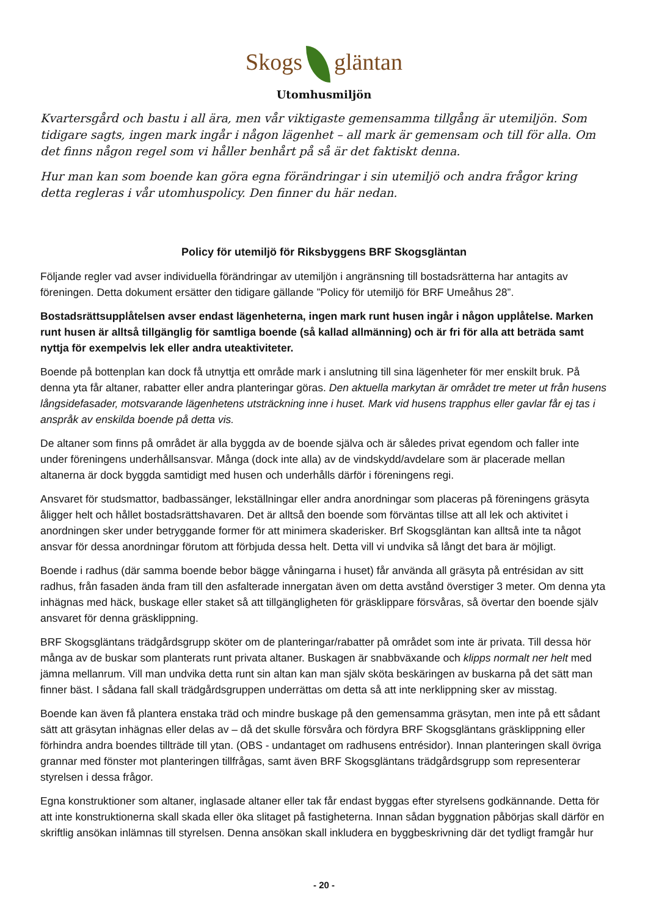Skogs gläntan
Utomhusmiljön
Kvartersgård och bastu i all ära, men vår viktigaste gemensamma tillgång är utemiljön. Som tidigare sagts, ingen mark ingår i någon lägenhet – all mark är gemensam och till för alla. Om det finns någon regel som vi håller benhårt på så är det faktiskt denna.
Hur man kan som boende kan göra egna förändringar i sin utemiljö och andra frågor kring detta regleras i vår utomhuspolicy. Den finner du här nedan.
Policy för utemiljö för Riksbyggens BRF Skogsgläntan
Följande regler vad avser individuella förändringar av utemiljön i angränsning till bostadsrätterna har antagits av föreningen. Detta dokument ersätter den tidigare gällande ”Policy för utemiljö för BRF Umeåhus 28”.
Bostadsrättsupplåtelsen avser endast lägenheterna, ingen mark runt husen ingår i någon upplåtelse. Marken runt husen är alltså tillgänglig för samtliga boende (så kallad allmänning) och är fri för alla att beträda samt nyttja för exempelvis lek eller andra uteaktiviteter.
Boende på bottenplan kan dock få utnyttja ett område mark i anslutning till sina lägenheter för mer enskilt bruk. På denna yta får altaner, rabatter eller andra planteringar göras. Den aktuella markytan är området tre meter ut från husens långsidefasader, motsvarande lägenhetens utsträckning inne i huset. Mark vid husens trapphus eller gavlar får ej tas i anspråk av enskilda boende på detta vis.
De altaner som finns på området är alla byggda av de boende själva och är således privat egendom och faller inte under föreningens underhållsansvar. Många (dock inte alla) av de vindskydd/avdelare som är placerade mellan altanerna är dock byggda samtidigt med husen och underhålls därför i föreningens regi.
Ansvaret för studsmattor, badbassänger, lekställningar eller andra anordningar som placeras på föreningens gräsyta åligger helt och hållet bostadsrättshavaren. Det är alltså den boende som förväntas tillse att all lek och aktivitet i anordningen sker under betryggande former för att minimera skaderisker. Brf Skogsgläntan kan alltså inte ta något ansvar för dessa anordningar förutom att förbjuda dessa helt. Detta vill vi undvika så långt det bara är möjligt.
Boende i radhus (där samma boende bebor bägge våningarna i huset) får använda all gräsyta på entrésidan av sitt radhus, från fasaden ända fram till den asfalterade innergatan även om detta avstånd överstiger 3 meter. Om denna yta inhägnas med häck, buskage eller staket så att tillgängligheten för gräsklippare försvåras, så övertar den boende själv ansvaret för denna gräsklippning.
BRF Skogsgläntans trädgårdsgrupp sköter om de planteringar/rabatter på området som inte är privata. Till dessa hör många av de buskar som planterats runt privata altaner. Buskagen är snabbväxande och klipps normalt ner helt med jämna mellanrum. Vill man undvika detta runt sin altan kan man själv sköta beskäringen av buskarna på det sätt man finner bäst. I sådana fall skall trädgårdsgruppen underrättas om detta så att inte nerklippning sker av misstag.
Boende kan även få plantera enstaka träd och mindre buskage på den gemensamma gräsytan, men inte på ett sådant sätt att gräsytan inhägnas eller delas av – då det skulle försvåra och fördyra BRF Skogsgläntans gräsklippning eller förhindra andra boendes tillträde till ytan. (OBS - undantaget om radhusens entrésidor). Innan planteringen skall övriga grannar med fönster mot planteringen tillfrågas, samt även BRF Skogsgläntans trädgårdsgrupp som representerar styrelsen i dessa frågor.
Egna konstruktioner som altaner, inglasade altaner eller tak får endast byggas efter styrelsens godkännande. Detta för att inte konstruktionerna skall skada eller öka slitaget på fastigheterna. Innan sådan byggnation påbörjas skall därför en skriftlig ansökan inlämnas till styrelsen. Denna ansökan skall inkludera en byggbeskrivning där det tydligt framgår hur
- 20 -